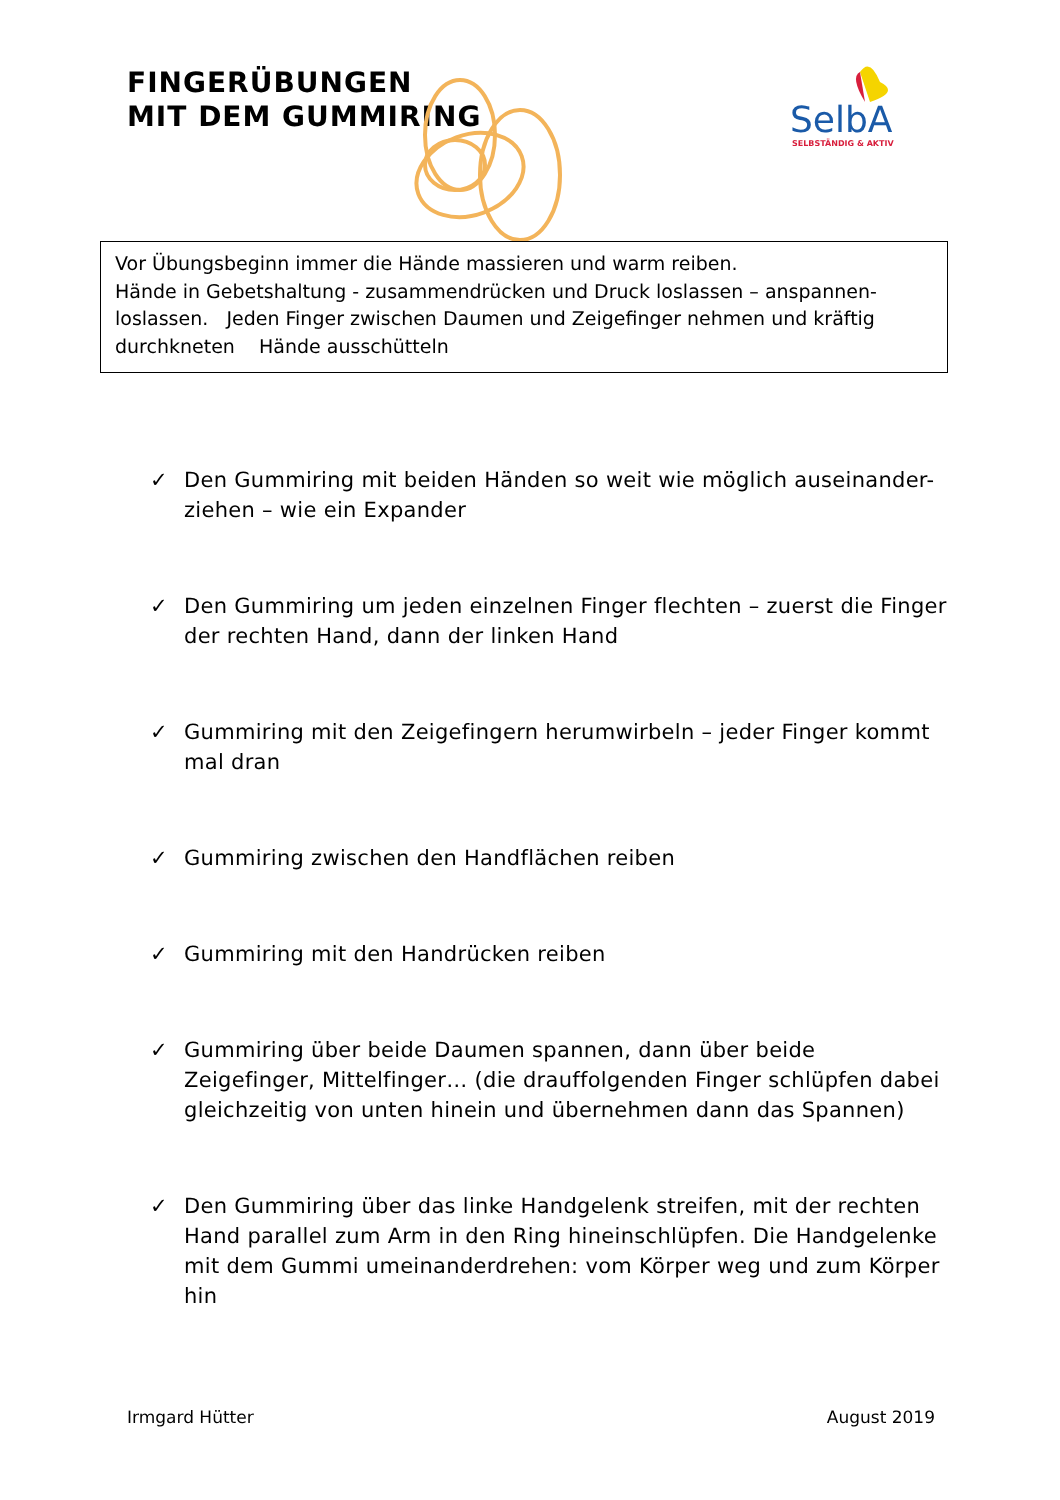FINGERÜBUNGEN
MIT DEM GUMMIRING
SelbA
SELBSTÄNDIG & AKTIV
Vor Übungsbeginn immer die Hände massieren und warm reiben.
Hände in Gebetshaltung - zusammendrücken und Druck loslassen – anspannen-loslassen. Jeden Finger zwischen Daumen und Zeigefinger nehmen und kräftig durchkneten Hände ausschütteln
✓ Den Gummiring mit beiden Händen so weit wie möglich auseinander-ziehen – wie ein Expander
✓ Den Gummiring um jeden einzelnen Finger flechten – zuerst die Finger der rechten Hand, dann der linken Hand
✓ Gummiring mit den Zeigefingern herumwirbeln – jeder Finger kommt mal dran
✓ Gummiring zwischen den Handflächen reiben
✓ Gummiring mit den Handrücken reiben
✓ Gummiring über beide Daumen spannen, dann über beide Zeigefinger, Mittelfinger… (die drauffolgenden Finger schlüpfen dabei gleichzeitig von unten hinein und übernehmen dann das Spannen)
✓ Den Gummiring über das linke Handgelenk streifen, mit der rechten Hand parallel zum Arm in den Ring hineinschlüpfen. Die Handgelenke mit dem Gummi umeinanderdrehen: vom Körper weg und zum Körper hin
Irmgard Hütter August 2019